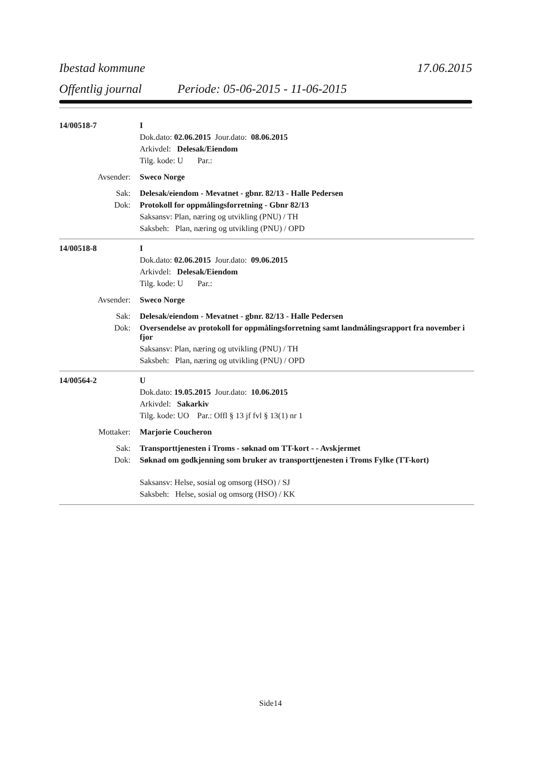Ibestad kommune 17.06.2015
Offentlig journal Periode: 05-06-2015 - 11-06-2015
14/00518-7 I
Dok.dato: 02.06.2015 Jour.dato: 08.06.2015
Arkivdel: Delesak/Eiendom
Tilg. kode: U Par.:
Avsender: Sweco Norge
Sak: Delesak/eiendom - Mevatnet - gbnr. 82/13 - Halle Pedersen
Dok: Protokoll for oppmålingsforretning - Gbnr 82/13
Saksansv: Plan, næring og utvikling (PNU) / TH
Saksbeh: Plan, næring og utvikling (PNU) / OPD
14/00518-8 I
Dok.dato: 02.06.2015 Jour.dato: 09.06.2015
Arkivdel: Delesak/Eiendom
Tilg. kode: U Par.:
Avsender: Sweco Norge
Sak: Delesak/eiendom - Mevatnet - gbnr. 82/13 - Halle Pedersen
Dok: Oversendelse av protokoll for oppmålingsforretning samt landmålingsrapport fra november i fjor
Saksansv: Plan, næring og utvikling (PNU) / TH
Saksbeh: Plan, næring og utvikling (PNU) / OPD
14/00564-2 U
Dok.dato: 19.05.2015 Jour.dato: 10.06.2015
Arkivdel: Sakarkiv
Tilg. kode: UO Par.: Offl § 13 jf fvl § 13(1) nr 1
Mottaker: Marjorie Coucheron
Sak: Transporttjenesten i Troms - søknad om TT-kort - - Avskjermet
Dok: Søknad om godkjenning som bruker av transporttjenesten i Troms Fylke (TT-kort)
Saksansv: Helse, sosial og omsorg (HSO) / SJ
Saksbeh: Helse, sosial og omsorg (HSO) / KK
Side14